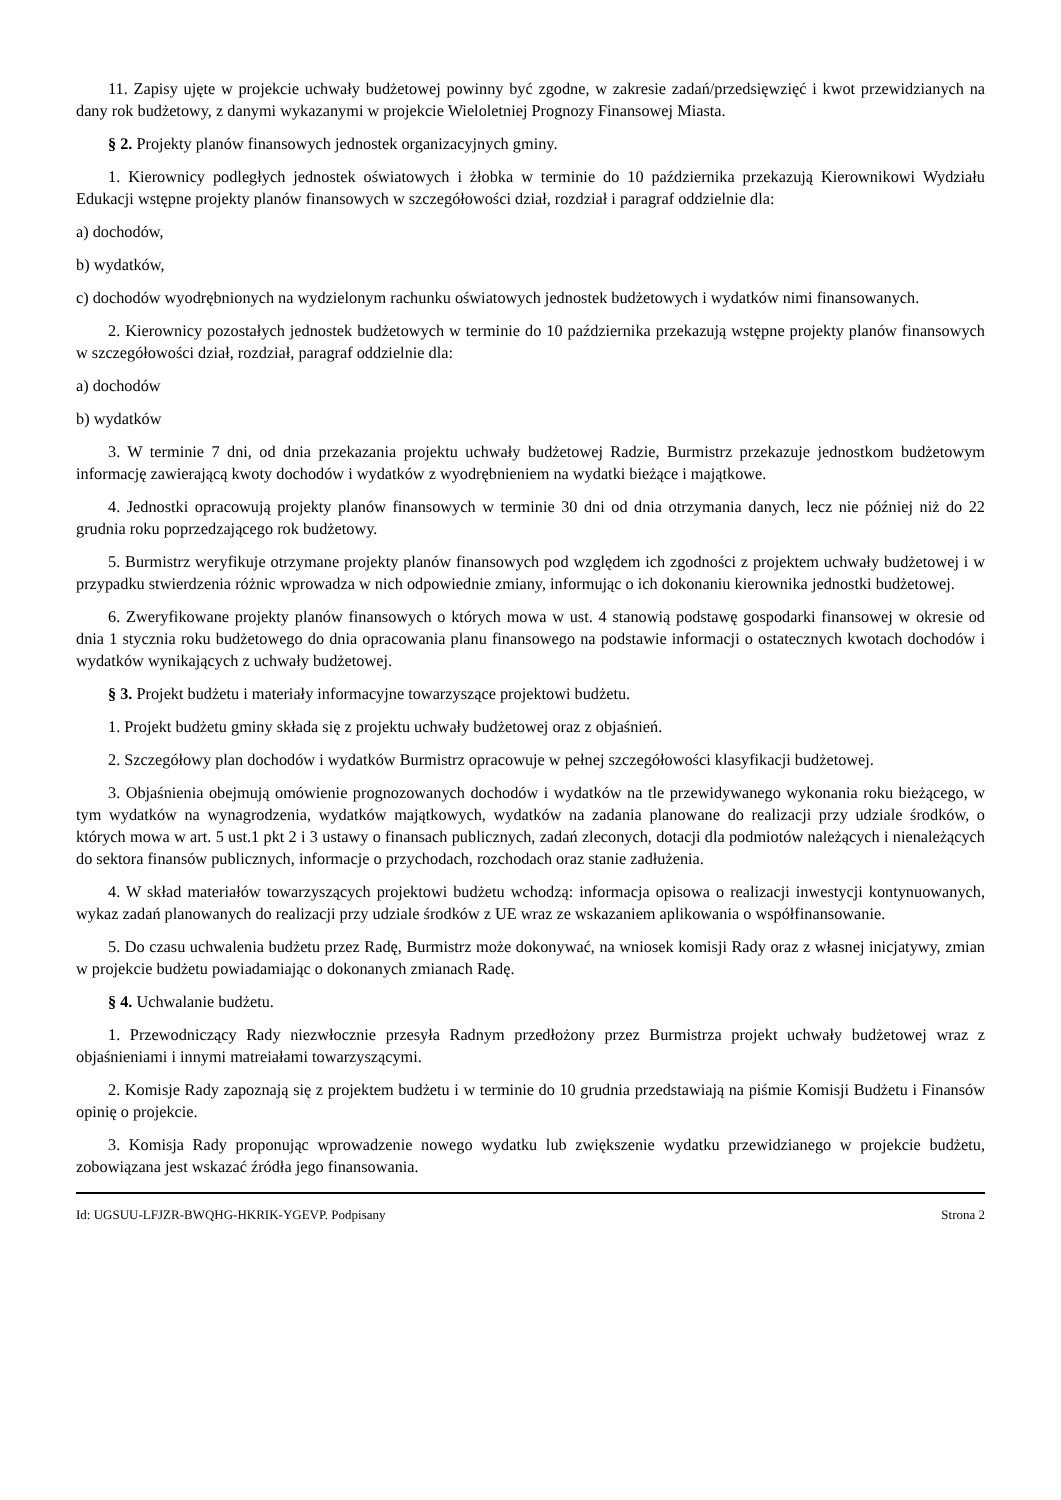11. Zapisy ujęte w projekcie uchwały budżetowej powinny być zgodne, w zakresie zadań/przedsięwzięć i kwot przewidzianych na dany rok budżetowy, z danymi wykazanymi w projekcie Wieloletniej Prognozy Finansowej Miasta.
§ 2. Projekty planów finansowych jednostek organizacyjnych gminy.
1. Kierownicy podległych jednostek oświatowych i żłobka w terminie do 10 października przekazują Kierownikowi Wydziału Edukacji wstępne projekty planów finansowych w szczegółowości dział, rozdział i paragraf oddzielnie dla:
a) dochodów,
b) wydatków,
c) dochodów wyodrębnionych na wydzielonym rachunku oświatowych jednostek budżetowych i wydatków nimi finansowanych.
2. Kierownicy pozostałych jednostek budżetowych w terminie do 10 października przekazują wstępne projekty planów finansowych w szczegółowości dział, rozdział, paragraf oddzielnie dla:
a) dochodów
b) wydatków
3. W terminie 7 dni, od dnia przekazania projektu uchwały budżetowej Radzie, Burmistrz przekazuje jednostkom budżetowym informację zawierającą kwoty dochodów i wydatków z wyodrębnieniem na wydatki bieżące i majątkowe.
4. Jednostki opracowują projekty planów finansowych w terminie 30 dni od dnia otrzymania danych, lecz nie później niż do 22 grudnia roku poprzedzającego rok budżetowy.
5. Burmistrz weryfikuje otrzymane projekty planów finansowych pod względem ich zgodności z projektem uchwały budżetowej i w przypadku stwierdzenia różnic wprowadza w nich odpowiednie zmiany, informując o ich dokonaniu kierownika jednostki budżetowej.
6. Zweryfikowane projekty planów finansowych o których mowa w ust. 4 stanowią podstawę gospodarki finansowej w okresie od dnia 1 stycznia roku budżetowego do dnia opracowania planu finansowego na podstawie informacji o ostatecznych kwotach dochodów i wydatków wynikających z uchwały budżetowej.
§ 3. Projekt budżetu i materiały informacyjne towarzyszące projektowi budżetu.
1. Projekt budżetu gminy składa się z projektu uchwały budżetowej oraz z objaśnień.
2. Szczegółowy plan dochodów i wydatków Burmistrz opracowuje w pełnej szczegółowości klasyfikacji budżetowej.
3. Objaśnienia obejmują omówienie prognozowanych dochodów i wydatków na tle przewidywanego wykonania roku bieżącego, w tym wydatków na wynagrodzenia, wydatków majątkowych, wydatków na zadania planowane do realizacji przy udziale środków, o których mowa w art. 5 ust.1 pkt 2 i 3 ustawy o finansach publicznych, zadań zleconych, dotacji dla podmiotów należących i nienależących do sektora finansów publicznych, informacje o przychodach, rozchodach oraz stanie zadłużenia.
4. W skład materiałów towarzyszących projektowi budżetu wchodzą: informacja opisowa o realizacji inwestycji kontynuowanych, wykaz zadań planowanych do realizacji przy udziale środków z UE wraz ze wskazaniem aplikowania o współfinansowanie.
5. Do czasu uchwalenia budżetu przez Radę, Burmistrz może dokonywać, na wniosek komisji Rady oraz z własnej inicjatywy, zmian w projekcie budżetu powiadamiając o dokonanych zmianach Radę.
§ 4. Uchwalanie budżetu.
1. Przewodniczący Rady niezwłocznie przesyła Radnym przedłożony przez Burmistrza projekt uchwały budżetowej wraz z objaśnieniami i innymi matreiałami towarzyszącymi.
2. Komisje Rady zapoznają się z projektem budżetu i w terminie do 10 grudnia przedstawiają na piśmie Komisji Budżetu i Finansów opinię o projekcie.
3. Komisja Rady proponując wprowadzenie nowego wydatku lub zwiększenie wydatku przewidzianego w projekcie budżetu, zobowiązana jest wskazać źródła jego finansowania.
Id: UGSUU-LFJZR-BWQHG-HKRIK-YGEVP. Podpisany Strona 2